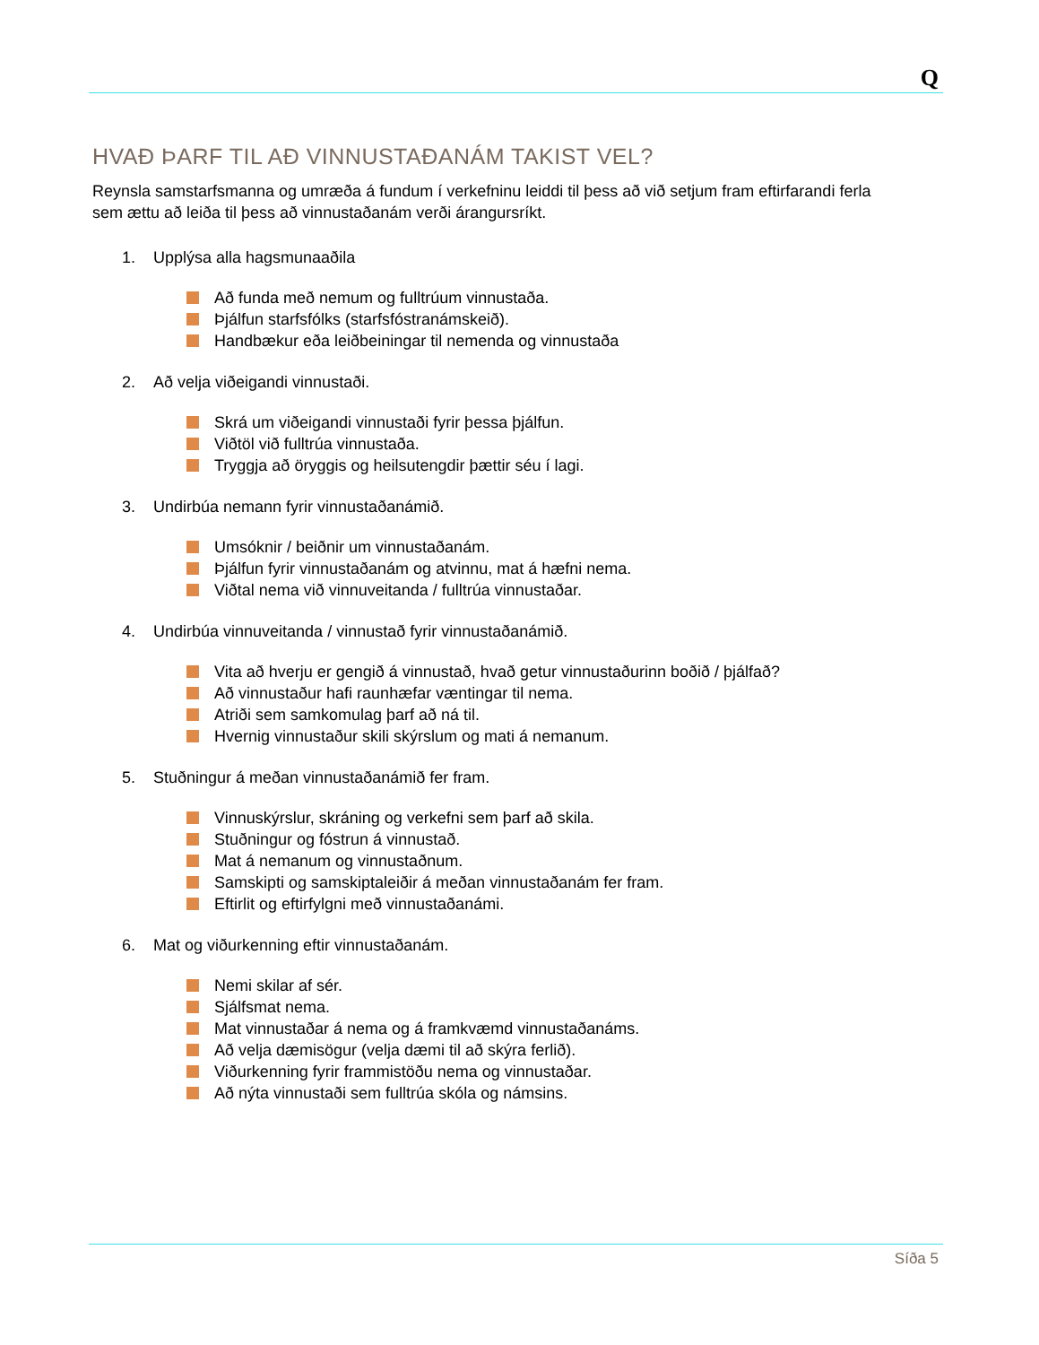Q
HVAÐ ÞARF TIL AÐ VINNUSTAÐANÁM TAKIST VEL?
Reynsla samstarfsmanna og umræða á fundum í verkefninu leiddi til þess að við setjum fram eftirfarandi ferla sem ættu að leiða til þess að vinnustaðanám verði árangursríkt.
1. Upplýsa alla hagsmunaaðila
Að funda með nemum og fulltrúum vinnustaða.
Þjálfun starfsfólks (starfsfóstranámskeið).
Handbækur eða leiðbeiningar til nemenda og vinnustaða
2. Að velja viðeigandi vinnustaði.
Skrá um viðeigandi vinnustaði fyrir þessa þjálfun.
Viðtöl við fulltrúa vinnustaða.
Tryggja að öryggis og heilsutengdir þættir séu í lagi.
3. Undirbúa nemann fyrir vinnustaðanámið.
Umsóknir / beiðnir um vinnustaðanám.
Þjálfun fyrir vinnustaðanám og atvinnu, mat á hæfni nema.
Viðtal nema við vinnuveitanda / fulltrúa vinnustaðar.
4. Undirbúa vinnuveitanda / vinnustað fyrir vinnustaðanámið.
Vita að hverju er gengið á vinnustað, hvað getur vinnustaðurinn boðið / þjálfað?
Að vinnustaður hafi raunhæfar væntingar til nema.
Atriði sem samkomulag þarf að ná til.
Hvernig vinnustaður skili skýrslum og mati á nemanum.
5. Stuðningur á meðan vinnustaðanámið fer fram.
Vinnuskýrslur, skráning og verkefni sem þarf að skila.
Stuðningur og fóstrun á vinnustað.
Mat á nemanum og vinnustaðnum.
Samskipti og samskiptaleiðir á meðan vinnustaðanám fer fram.
Eftirlit og eftirfylgni með vinnustaðanámi.
6. Mat og viðurkenning eftir vinnustaðanám.
Nemi skilar af sér.
Sjálfsmat nema.
Mat vinnustaðar á nema og á framkvæmd vinnustaðanáms.
Að velja dæmisögur (velja dæmi til að skýra ferlið).
Viðurkenning fyrir frammistöðu nema og vinnustaðar.
Að nýta vinnustaði sem fulltrúa skóla og námsins.
Síða 5